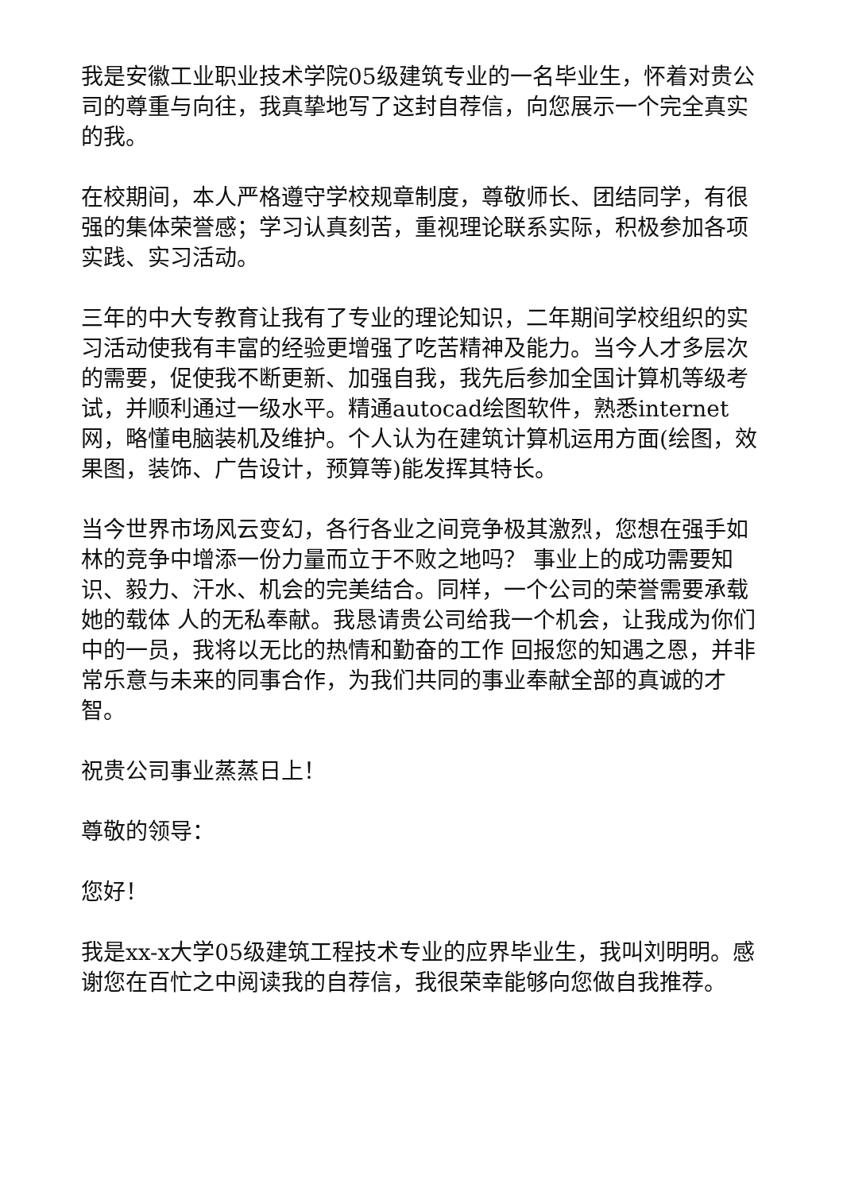我是安徽工业职业技术学院05级建筑专业的一名毕业生，怀着对贵公司的尊重与向往，我真挚地写了这封自荐信，向您展示一个完全真实的我。
在校期间，本人严格遵守学校规章制度，尊敬师长、团结同学，有很强的集体荣誉感；学习认真刻苦，重视理论联系实际，积极参加各项实践、实习活动。
三年的中大专教育让我有了专业的理论知识，二年期间学校组织的实习活动使我有丰富的经验更增强了吃苦精神及能力。当今人才多层次的需要，促使我不断更新、加强自我，我先后参加全国计算机等级考试，并顺利通过一级水平。精通autocad绘图软件，熟悉internet网，略懂电脑装机及维护。个人认为在建筑计算机运用方面(绘图，效果图，装饰、广告设计，预算等)能发挥其特长。
当今世界市场风云变幻，各行各业之间竞争极其激烈，您想在强手如林的竞争中增添一份力量而立于不败之地吗？ 事业上的成功需要知识、毅力、汗水、机会的完美结合。同样，一个公司的荣誉需要承载她的载体 人的无私奉献。我恳请贵公司给我一个机会，让我成为你们中的一员，我将以无比的热情和勤奋的工作 回报您的知遇之恩，并非常乐意与未来的同事合作，为我们共同的事业奉献全部的真诚的才智。
祝贵公司事业蒸蒸日上！
尊敬的领导：
您好！
我是xx-x大学05级建筑工程技术专业的应界毕业生，我叫刘明明。感谢您在百忙之中阅读我的自荐信，我很荣幸能够向您做自我推荐。